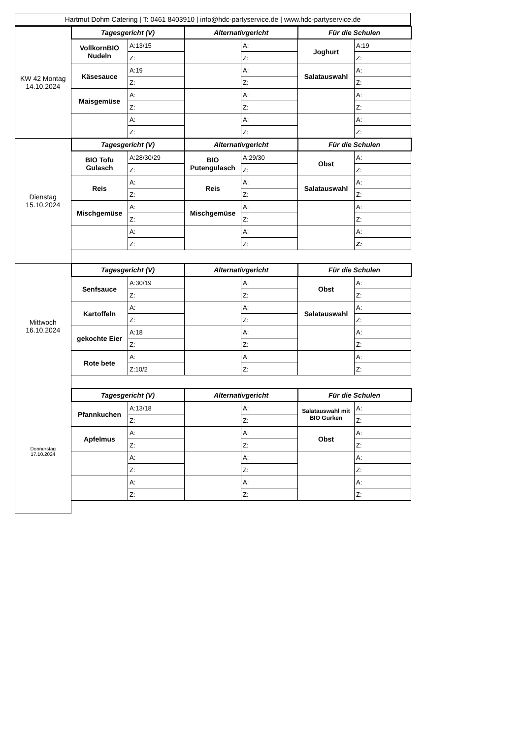Hartmut Dohm Catering | T: 0461 8403910 | info@hdc-partyservice.de | www.hdc-partyservice.de
| KW 42 Montag 14.10.2024 | Tagesgericht (V) | | Alternativgericht | | Für die Schulen | |
| | VollkornBIO Nudeln | A:13/15 | | A: | Joghurt | A:19 |
| | | Z: | | Z: | | Z: |
| | Käsesauce | A:19 | | A: | Salatauswahl | A: |
| | | Z: | | Z: | | Z: |
| | Maisgemüse | A: | | A: | | A: |
| | | Z: | | Z: | | Z: |
| | | A: | | A: | | A: |
| | | Z: | | Z: | | Z: |
| Dienstag 15.10.2024 | Tagesgericht (V) | | Alternativgericht | | Für die Schulen | |
| | BIO Tofu Gulasch | A:28/30/29 | BIO Putengulasch | A:29/30 | Obst | A: |
| | | Z: | | Z: | | Z: |
| | Reis | A: | Reis | A: | Salatauswahl | A: |
| | | Z: | | Z: | | Z: |
| | Mischgemüse | A: | Mischgemüse | A: | | A: |
| | | Z: | | Z: | | Z: |
| | | A: | | A: | | A: |
| | | Z: | | Z: | | Z: |
| Mittwoch 16.10.2024 | Tagesgericht (V) | | Alternativgericht | | Für die Schulen | |
| | Senfsauce | A:30/19 | | A: | Obst | A: |
| | | Z: | | Z: | | Z: |
| | Kartoffeln | A: | | A: | Salatauswahl | A: |
| | | Z: | | Z: | | Z: |
| | gekochte Eier | A:18 | | A: | | A: |
| | | Z: | | Z: | | Z: |
| | Rote bete | A: | | A: | | A: |
| | | Z:10/2 | | Z: | | Z: |
| Donnerstag 17.10.2024 | Tagesgericht (V) | | Alternativgericht | | Für die Schulen | |
| | Pfannkuchen | A:13/18 | | A: | Salatauswahl mit BIO Gurken | A: |
| | | Z: | | Z: | | Z: |
| | Apfelmus | A: | | A: | Obst | A: |
| | | Z: | | Z: | | Z: |
| | | A: | | A: | | A: |
| | | Z: | | Z: | | Z: |
| | | A: | | A: | | A: |
| | | Z: | | Z: | | Z: |